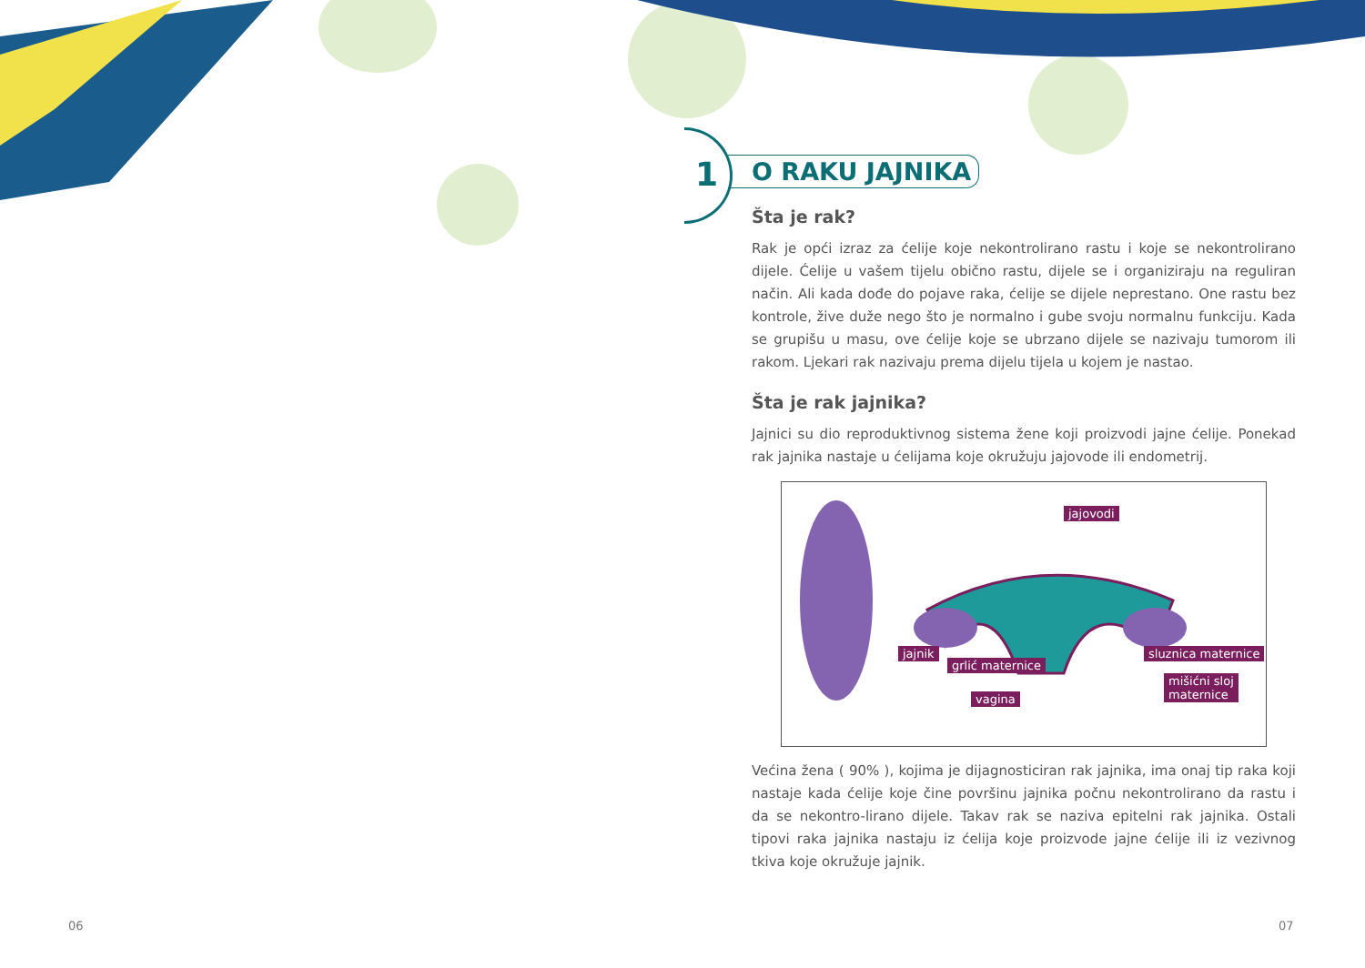1
O RAKU JAJNIKA
Šta je rak?
Rak je opći izraz za ćelije koje nekontrolirano rastu i koje se nekontrolirano dijele. Ćelije u vašem tijelu obično rastu, dijele se i organiziraju na reguliran način. Ali kada dođe do pojave raka, ćelije se dijele neprestano. One rastu bez kontrole, žive duže nego što je normalno i gube svoju normalnu funkciju. Kada se grupišu u masu, ove ćelije koje se ubrzano dijele se nazivaju tumorom ili rakom. Ljekari rak nazivaju prema dijelu tijela u kojem je nastao.
Šta je rak jajnika?
Jajnici su dio reproduktivnog sistema žene koji proizvodi jajne ćelije. Ponekad rak jajnika nastaje u ćelijama koje okružuju jajovode ili endometrij.
jajovodi
jajnik
grlić maternice
vagina
sluznica maternice
mišićni sloj
maternice
Većina žena ( 90% ), kojima je dijagnosticiran rak jajnika, ima onaj tip raka koji nastaje kada ćelije koje čine površinu jajnika počnu nekontrolirano da rastu i da se nekontro-lirano dijele. Takav rak se naziva epitelni rak jajnika. Ostali tipovi raka jajnika nastaju iz ćelija koje proizvode jajne ćelije ili iz vezivnog tkiva koje okružuje jajnik.
06 07